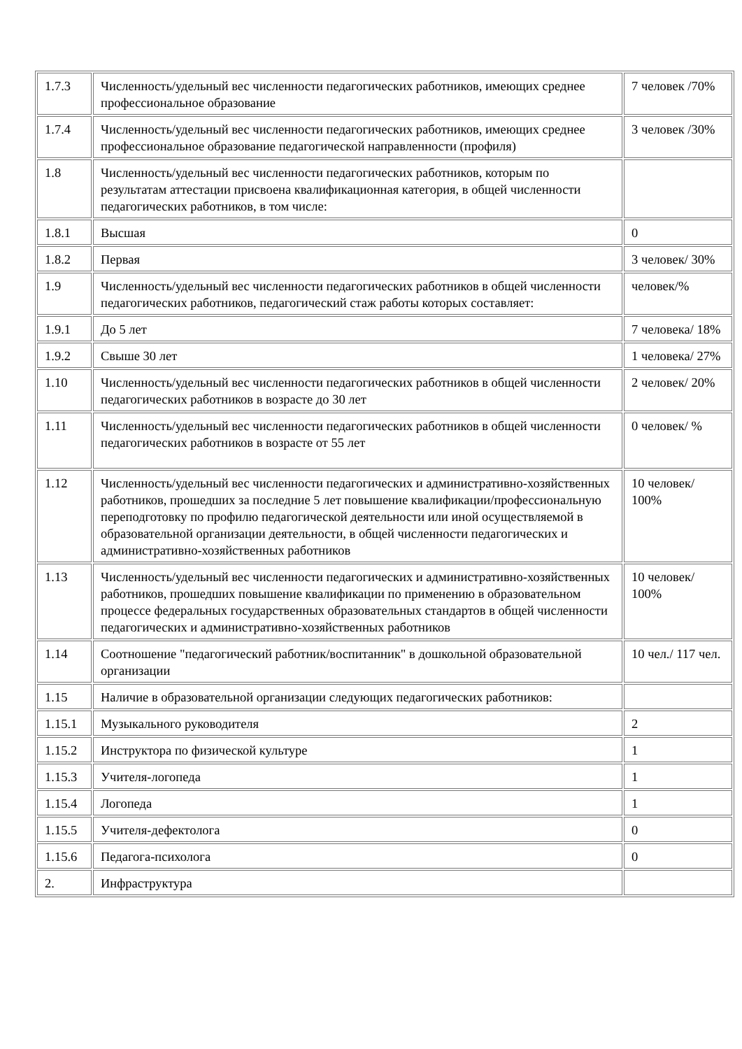| 1.7.3 | Численность/удельный вес численности педагогических работников, имеющих среднее профессиональное образование | 7 человек /70% |
| 1.7.4 | Численность/удельный вес численности педагогических работников, имеющих среднее профессиональное образование педагогической направленности (профиля) | 3 человек /30% |
| 1.8 | Численность/удельный вес численности педагогических работников, которым по результатам аттестации присвоена квалификационная категория, в общей численности педагогических работников, в том числе: | |
| 1.8.1 | Высшая | 0 |
| 1.8.2 | Первая | 3 человек/ 30% |
| 1.9 | Численность/удельный вес численности педагогических работников в общей численности педагогических работников, педагогический стаж работы которых составляет: | человек/% |
| 1.9.1 | До 5 лет | 7 человека/ 18% |
| 1.9.2 | Свыше 30 лет | 1 человека/ 27% |
| 1.10 | Численность/удельный вес численности педагогических работников в общей численности педагогических работников в возрасте до 30 лет | 2 человек/ 20% |
| 1.11 | Численность/удельный вес численности педагогических работников в общей численности педагогических работников в возрасте от 55 лет | 0 человек/ % |
| 1.12 | Численность/удельный вес численности педагогических и административно-хозяйственных работников, прошедших за последние 5 лет повышение квалификации/профессиональную переподготовку по профилю педагогической деятельности или иной осуществляемой в образовательной организации деятельности, в общей численности педагогических и административно-хозяйственных работников | 10 человек/ 100% |
| 1.13 | Численность/удельный вес численности педагогических и административно-хозяйственных работников, прошедших повышение квалификации по применению в образовательном процессе федеральных государственных образовательных стандартов в общей численности педагогических и административно-хозяйственных работников | 10 человек/ 100% |
| 1.14 | Соотношение "педагогический работник/воспитанник" в дошкольной образовательной организации | 10 чел./ 117 чел. |
| 1.15 | Наличие в образовательной организации следующих педагогических работников: | |
| 1.15.1 | Музыкального руководителя | 2 |
| 1.15.2 | Инструктора по физической культуре | 1 |
| 1.15.3 | Учителя-логопеда | 1 |
| 1.15.4 | Логопеда | 1 |
| 1.15.5 | Учителя-дефектолога | 0 |
| 1.15.6 | Педагога-психолога | 0 |
| 2. | Инфраструктура | |